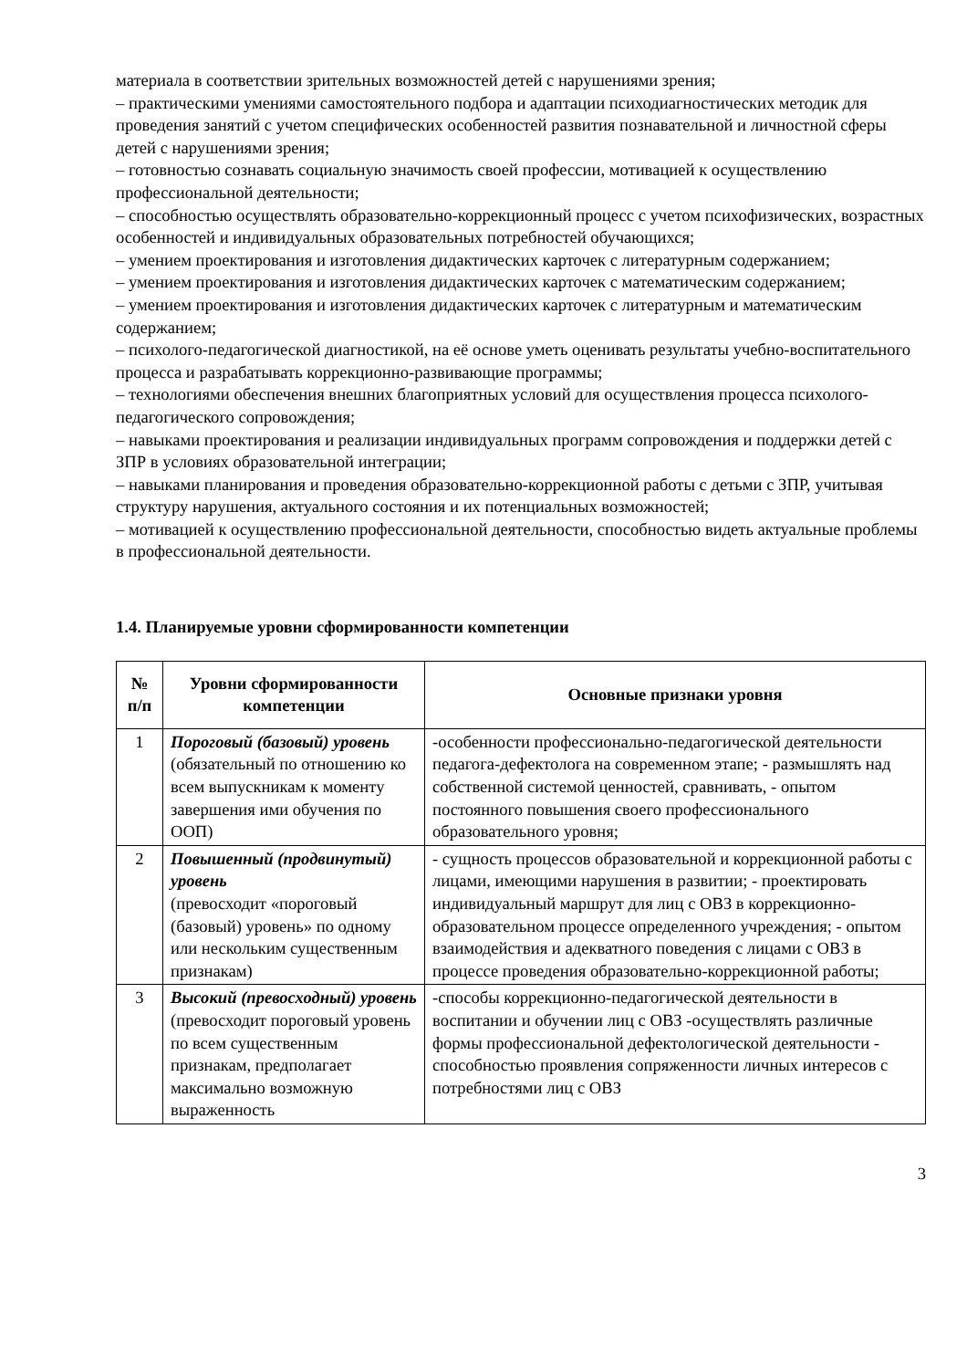материала в соответствии зрительных возможностей детей с нарушениями зрения;
– практическими умениями самостоятельного подбора и адаптации психодиагностических методик для проведения занятий с учетом специфических особенностей развития познавательной и личностной сферы детей с нарушениями зрения;
– готовностью сознавать социальную значимость своей профессии, мотивацией к осуществлению профессиональной деятельности;
– способностью осуществлять образовательно-коррекционный процесс с учетом психофизических, возрастных особенностей и индивидуальных образовательных потребностей обучающихся;
– умением проектирования и изготовления дидактических карточек с литературным содержанием;
– умением проектирования и изготовления дидактических карточек с математическим содержанием;
– умением проектирования и изготовления дидактических карточек с литературным и математическим содержанием;
– психолого-педагогической диагностикой, на её основе уметь оценивать результаты учебно-воспитательного процесса и разрабатывать коррекционно-развивающие программы;
– технологиями обеспечения внешних благоприятных условий для осуществления процесса психолого-педагогического сопровождения;
– навыками проектирования и реализации индивидуальных программ сопровождения и поддержки детей с ЗПР в условиях образовательной интеграции;
– навыками планирования и проведения образовательно-коррекционной работы с детьми с ЗПР, учитывая структуру нарушения, актуального состояния и их потенциальных возможностей;
– мотивацией к осуществлению профессиональной деятельности, способностью видеть актуальные проблемы в профессиональной деятельности.
1.4. Планируемые уровни сформированности компетенции
| № п/п | Уровни сформированности компетенции | Основные признаки уровня |
| --- | --- | --- |
| 1 | Пороговый (базовый) уровень (обязательный по отношению ко всем выпускникам к моменту завершения ими обучения по ООП) | -особенности профессионально-педагогической деятельности педагога-дефектолога на современном этапе; - размышлять над собственной системой ценностей, сравнивать, - опытом постоянного повышения своего профессионального образовательного уровня; |
| 2 | Повышенный (продвинутый) уровень (превосходит «пороговый (базовый) уровень» по одному или нескольким существенным признакам) | - сущность процессов образовательной и коррекционной работы с лицами, имеющими нарушения в развитии; - проектировать индивидуальный маршрут для лиц с ОВЗ в коррекционно-образовательном процессе определенного учреждения; - опытом взаимодействия и адекватного поведения с лицами с ОВЗ в процессе проведения образовательно-коррекционной работы; |
| 3 | Высокий (превосходный) уровень (превосходит пороговый уровень по всем существенным признакам, предполагает максимально возможную выраженность | -способы коррекционно-педагогической деятельности в воспитании и обучении лиц с ОВЗ -осуществлять различные формы профессиональной дефектологической деятельности - способностью проявления сопряженности личных интересов с потребностями лиц с ОВЗ |
3